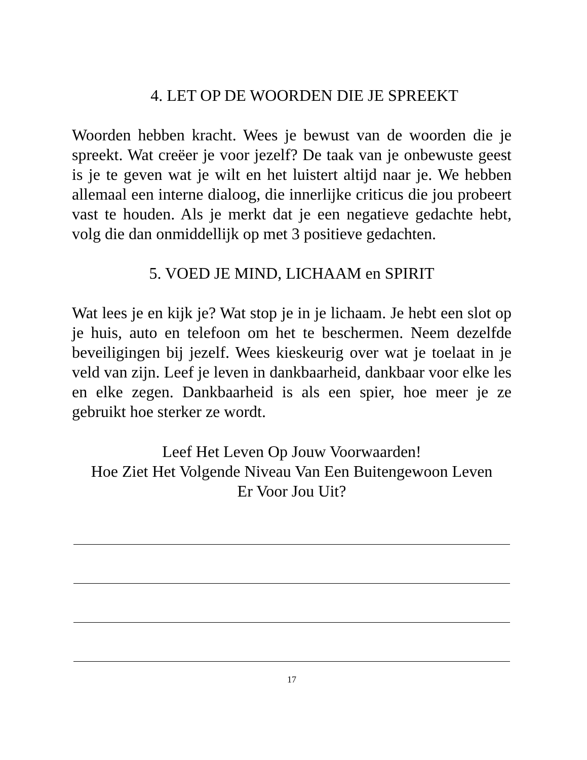4. LET OP DE WOORDEN DIE JE SPREEKT
Woorden hebben kracht. Wees je bewust van de woorden die je spreekt. Wat creëer je voor jezelf? De taak van je onbewuste geest is je te geven wat je wilt en het luistert altijd naar je. We hebben allemaal een interne dialoog, die innerlijke criticus die jou probeert vast te houden. Als je merkt dat je een negatieve gedachte hebt, volg die dan onmiddellijk op met 3 positieve gedachten.
5. VOED JE MIND, LICHAAM en SPIRIT
Wat lees je en kijk je? Wat stop je in je lichaam. Je hebt een slot op je huis, auto en telefoon om het te beschermen. Neem dezelfde beveiligingen bij jezelf. Wees kieskeurig over wat je toelaat in je veld van zijn. Leef je leven in dankbaarheid, dankbaar voor elke les en elke zegen. Dankbaarheid is als een spier, hoe meer je ze gebruikt hoe sterker ze wordt.
Leef Het Leven Op Jouw Voorwaarden!
Hoe Ziet Het Volgende Niveau Van Een Buitengewoon Leven
Er Voor Jou Uit?
17